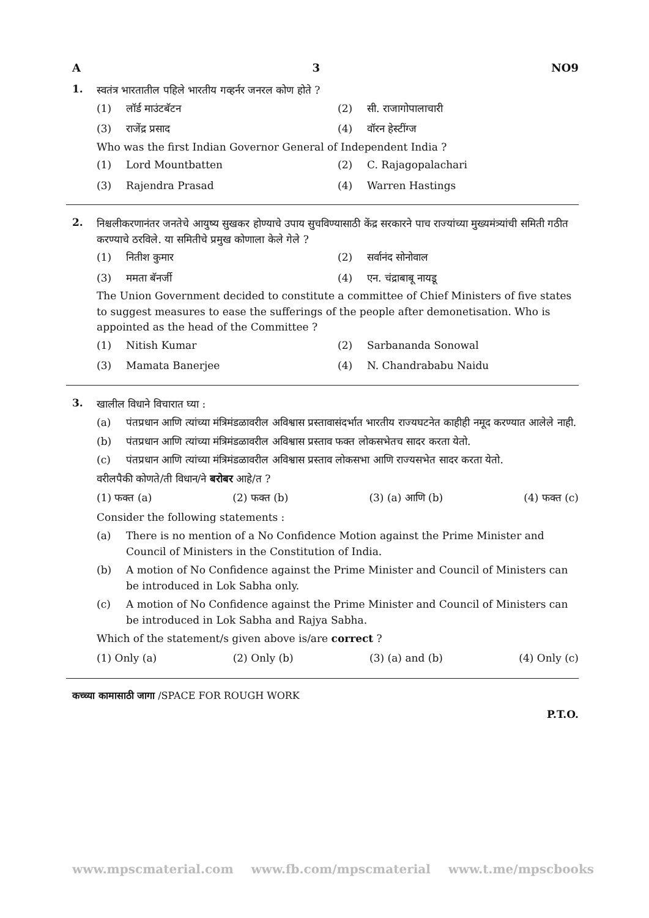A 3 NO9
1.
स्वतंत्र भारतातील पहिले भारतीय गव्हर्नर जनरल कोण होते ?
(1) लॉर्ड माउंटबॅटन
(2) सी. राजागोपालाचारी
(3) राजेंद्र प्रसाद
(4) वॉरन हेस्टींग्ज
Who was the first Indian Governor General of Independent India ?
(1) Lord Mountbatten
(2) C. Rajagopalachari
(3) Rajendra Prasad
(4) Warren Hastings
2.
निश्चलीकरणानंतर जनतेचे आयुष्य सुखकर होण्याचे उपाय सुचविण्यासाठी केंद्र सरकारने पाच राज्यांच्या मुख्यमंत्र्यांची समिती गठीत करण्याचे ठरविले. या समितीचे प्रमुख कोणाला केले गेले ?
(1) नितीश कुमार
(2) सर्वानंद सोनोवाल
(3) ममता बॅनर्जी
(4) एन. चंद्राबाबू नायडू
The Union Government decided to constitute a committee of Chief Ministers of five states to suggest measures to ease the sufferings of the people after demonetisation. Who is appointed as the head of the Committee ?
(1) Nitish Kumar
(2) Sarbananda Sonowal
(3) Mamata Banerjee
(4) N. Chandrababu Naidu
3.
खालील विधाने विचारात घ्या :
(a) पंतप्रधान आणि त्यांच्या मंत्रिमंडळावरील अविश्वास प्रस्तावासंदर्भात भारतीय राज्यघटनेत काहीही नमूद करण्यात आलेले नाही.
(b) पंतप्रधान आणि त्यांच्या मंत्रिमंडळावरील अविश्वास प्रस्ताव फक्त लोकसभेतच सादर करता येतो.
(c) पंतप्रधान आणि त्यांच्या मंत्रिमंडळावरील अविश्वास प्रस्ताव लोकसभा आणि राज्यसभेत सादर करता येतो.
वरीलपैकी कोणते/ती विधान/ने बरोबर आहे/त ?
(1) फक्त (a) (2) फक्त (b) (3) (a) आणि (b) (4) फक्त (c)
Consider the following statements :
(a) There is no mention of a No Confidence Motion against the Prime Minister and Council of Ministers in the Constitution of India.
(b) A motion of No Confidence against the Prime Minister and Council of Ministers can be introduced in Lok Sabha only.
(c) A motion of No Confidence against the Prime Minister and Council of Ministers can be introduced in Lok Sabha and Rajya Sabha.
Which of the statement/s given above is/are correct ?
(1) Only (a) (2) Only (b) (3) (a) and (b) (4) Only (c)
कच्च्या कामासाठी जागा /SPACE FOR ROUGH WORK
P.T.O.
www.mpscmaterial.com www.fb.com/mpscmaterial www.t.me/mpscbooks